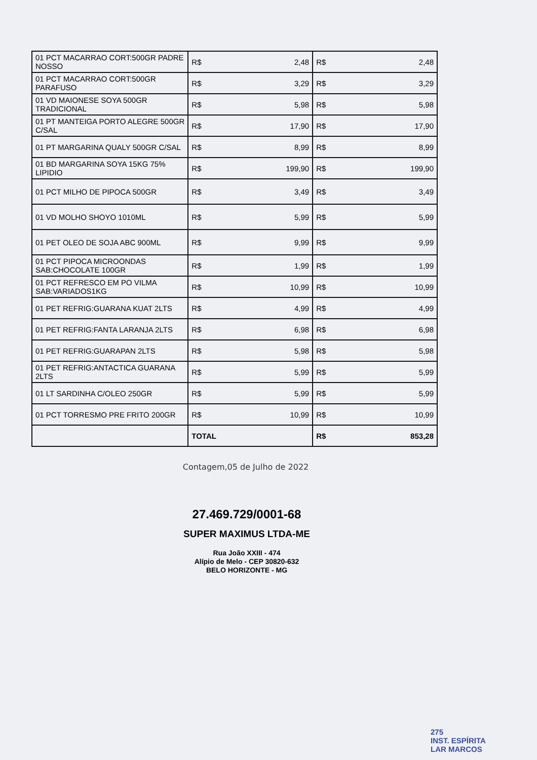| 01 PCT MACARRAO CORT:500GR PADRE NOSSO | R$ 2,48 | R$ 2,48 |
| 01 PCT MACARRAO CORT:500GR PARAFUSO | R$ 3,29 | R$ 3,29 |
| 01 VD MAIONESE SOYA 500GR TRADICIONAL | R$ 5,98 | R$ 5,98 |
| 01 PT MANTEIGA PORTO ALEGRE 500GR C/SAL | R$ 17,90 | R$ 17,90 |
| 01 PT MARGARINA QUALY 500GR C/SAL | R$ 8,99 | R$ 8,99 |
| 01 BD MARGARINA SOYA 15KG 75% LIPIDIO | R$ 199,90 | R$ 199,90 |
| 01 PCT MILHO DE PIPOCA 500GR | R$ 3,49 | R$ 3,49 |
| 01 VD MOLHO SHOYO 1010ML | R$ 5,99 | R$ 5,99 |
| 01 PET OLEO DE SOJA ABC 900ML | R$ 9,99 | R$ 9,99 |
| 01 PCT PIPOCA MICROONDAS SAB:CHOCOLATE 100GR | R$ 1,99 | R$ 1,99 |
| 01 PCT REFRESCO EM PO VILMA SAB:VARIADOS1KG | R$ 10,99 | R$ 10,99 |
| 01 PET REFRIG:GUARANA KUAT 2LTS | R$ 4,99 | R$ 4,99 |
| 01 PET REFRIG:FANTA LARANJA 2LTS | R$ 6,98 | R$ 6,98 |
| 01 PET REFRIG:GUARAPAN 2LTS | R$ 5,98 | R$ 5,98 |
| 01 PET REFRIG:ANTACTICA GUARANA 2LTS | R$ 5,99 | R$ 5,99 |
| 01 LT SARDINHA C/OLEO 250GR | R$ 5,99 | R$ 5,99 |
| 01 PCT TORRESMO PRE FRITO 200GR | R$ 10,99 | R$ 10,99 |
| | TOTAL | R$ 853,28 |
Contagem,05 de Julho de 2022
27.469.729/0001-68
SUPER MAXIMUS LTDA-ME
Rua João XXIII - 474
Alípio de Melo - CEP 30820-632
BELO HORIZONTE - MG
275
INST. ESPÍRITA
LAR MARCOS